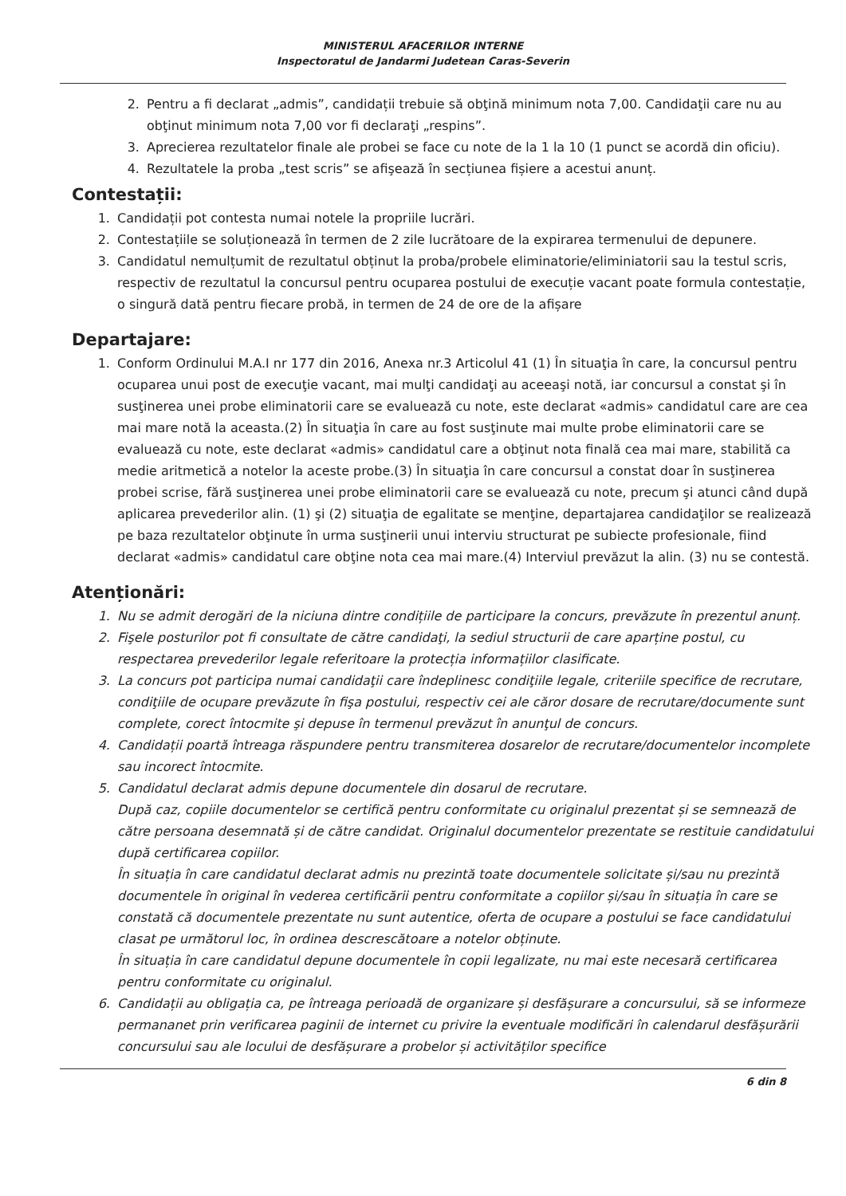MINISTERUL AFACERILOR INTERNE
Inspectoratul de Jandarmi Judetean Caras-Severin
2. Pentru a fi declarat „admis”, candidații trebuie să obţină minimum nota 7,00. Candidaţii care nu au obţinut minimum nota 7,00 vor fi declaraţi „respins”.
3. Aprecierea rezultatelor finale ale probei se face cu note de la 1 la 10 (1 punct se acordă din oficiu).
4. Rezultatele la proba „test scris” se afişează în secțiunea fișiere a acestui anunț.
Contestații:
1. Candidații pot contesta numai notele la propriile lucrări.
2. Contestațiile se soluționează în termen de 2 zile lucrătoare de la expirarea termenului de depunere.
3. Candidatul nemulțumit de rezultatul obținut la proba/probele eliminatorie/eliminiatorii sau la testul scris, respectiv de rezultatul la concursul pentru ocuparea postului de execuție vacant poate formula contestație, o singură dată pentru fiecare probă, in termen de 24 de ore de la afișare
Departajare:
1. Conform Ordinului M.A.I nr 177 din 2016, Anexa nr.3 Articolul 41 (1) În situaţia în care, la concursul pentru ocuparea unui post de execuţie vacant, mai mulţi candidaţi au aceeaşi notă, iar concursul a constat şi în susţinerea unei probe eliminatorii care se evaluează cu note, este declarat «admis» candidatul care are cea mai mare notă la aceasta.(2) În situaţia în care au fost susţinute mai multe probe eliminatorii care se evaluează cu note, este declarat «admis» candidatul care a obţinut nota finală cea mai mare, stabilită ca medie aritmetică a notelor la aceste probe.(3) În situaţia în care concursul a constat doar în susţinerea probei scrise, fără susţinerea unei probe eliminatorii care se evaluează cu note, precum şi atunci când după aplicarea prevederilor alin. (1) şi (2) situaţia de egalitate se menţine, departajarea candidaţilor se realizează pe baza rezultatelor obţinute în urma susţinerii unui interviu structurat pe subiecte profesionale, fiind declarat «admis» candidatul care obţine nota cea mai mare.(4) Interviul prevăzut la alin. (3) nu se contestă.
Atenționări:
1. Nu se admit derogări de la niciuna dintre condițiile de participare la concurs, prevăzute în prezentul anunț.
2. Fişele posturilor pot fi consultate de către candidaţi, la sediul structurii de care aparține postul, cu respectarea prevederilor legale referitoare la protecția informațiilor clasificate.
3. La concurs pot participa numai candidaţii care îndeplinesc condiţiile legale, criteriile specifice de recrutare, condiţiile de ocupare prevăzute în fişa postului, respectiv cei ale căror dosare de recrutare/documente sunt complete, corect întocmite şi depuse în termenul prevăzut în anunţul de concurs.
4. Candidații poartă întreaga răspundere pentru transmiterea dosarelor de recrutare/documentelor incomplete sau incorect întocmite.
5. Candidatul declarat admis depune documentele din dosarul de recrutare.
După caz, copiile documentelor se certifică pentru conformitate cu originalul prezentat și se semnează de către persoana desemnată și de către candidat. Originalul documentelor prezentate se restituie candidatului după certificarea copiilor.
În situația în care candidatul declarat admis nu prezintă toate documentele solicitate și/sau nu prezintă documentele în original în vederea certificării pentru conformitate a copiilor și/sau în situația în care se constată că documentele prezentate nu sunt autentice, oferta de ocupare a postului se face candidatului clasat pe următorul loc, în ordinea descrescătoare a notelor obținute.
În situația în care candidatul depune documentele în copii legalizate, nu mai este necesară certificarea pentru conformitate cu originalul.
6. Candidații au obligația ca, pe întreaga perioadă de organizare și desfășurare a concursului, să se informeze permananet prin verificarea paginii de internet cu privire la eventuale modificări în calendarul desfășurării concursului sau ale locului de desfășurare a probelor și activităților specifice
6 din 8